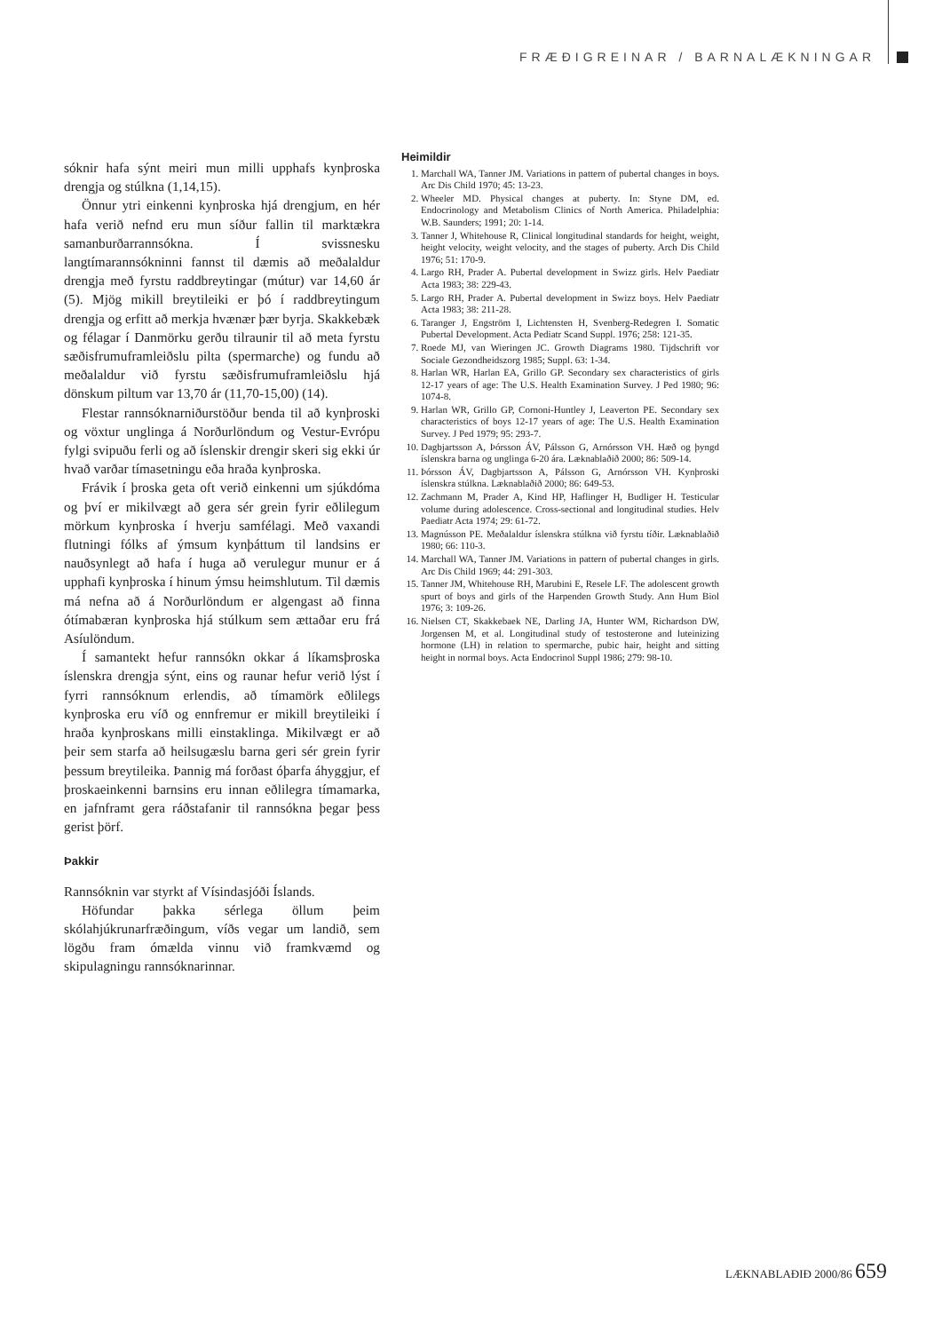FRÆÐIGREINAR / BARNALÆKNINGAR
sóknir hafa sýnt meiri mun milli upphafs kynþroska drengja og stúlkna (1,14,15).
Önnur ytri einkenni kynþroska hjá drengjum, en hér hafa verið nefnd eru mun síður fallin til marktækra samanburðarrannsókna. Í svissnesku langtímarannsókninni fannst til dæmis að meðalaldur drengja með fyrstu raddbreytingar (mútur) var 14,60 ár (5). Mjög mikill breytileiki er þó í raddbreytingum drengja og erfitt að merkja hvænær þær byrja. Skakkebæk og félagar í Danmörku gerðu tilraunir til að meta fyrstu sæðisfrumuframleiðslu pilta (spermarche) og fundu að meðalaldur við fyrstu sæðisfrumuframleiðslu hjá dönskum piltum var 13,70 ár (11,70-15,00) (14).
Flestar rannsóknarniðurstöður benda til að kynþroski og vöxtur unglinga á Norðurlöndum og Vestur-Evrópu fylgi svipuðu ferli og að íslenskir drengir skeri sig ekki úr hvað varðar tímasetningu eða hraða kynþroska.
Frávik í þroska geta oft verið einkenni um sjúkdóma og því er mikilvægt að gera sér grein fyrir eðlilegum mörkum kynþroska í hverju samfélagi. Með vaxandi flutningi fólks af ýmsum kynþáttum til landsins er nauðsynlegt að hafa í huga að verulegur munur er á upphafi kynþroska í hinum ýmsu heimshlutum. Til dæmis má nefna að á Norðurlöndum er algengast að finna ótímabæran kynþroska hjá stúlkum sem ættaðar eru frá Asíulöndum.
Í samantekt hefur rannsókn okkar á líkamsþroska íslenskra drengja sýnt, eins og raunar hefur verið lýst í fyrri rannsóknum erlendis, að tímamörk eðlilegs kynþroska eru víð og ennfremur er mikill breytileiki í hraða kynþroskans milli einstaklinga. Mikilvægt er að þeir sem starfa að heilsugæslu barna geri sér grein fyrir þessum breytileika. Þannig má forðast óþarfa áhyggjur, ef þroskaeinkenni barnsins eru innan eðlilegra tímamarka, en jafnframt gera ráðstafanir til rannsókna þegar þess gerist þörf.
Þakkir
Rannsóknin var styrkt af Vísindasjóði Íslands.
Höfundar þakka sérlega öllum þeim skólahjúkrunarfræðingum, víðs vegar um landið, sem lögðu fram ómælda vinnu við framkvæmd og skipulagningu rannsóknarinnar.
Heimildir
1. Marchall WA, Tanner JM. Variations in pattern of pubertal changes in boys. Arc Dis Child 1970; 45: 13-23.
2. Wheeler MD. Physical changes at puberty. In: Styne DM, ed. Endocrinology and Metabolism Clinics of North America. Philadelphia: W.B. Saunders; 1991; 20: 1-14.
3. Tanner J, Whitehouse R, Clinical longitudinal standards for height, weight, height velocity, weight velocity, and the stages of puberty. Arch Dis Child 1976; 51: 170-9.
4. Largo RH, Prader A. Pubertal development in Swizz girls. Helv Paediatr Acta 1983; 38: 229-43.
5. Largo RH, Prader A. Pubertal development in Swizz boys. Helv Paediatr Acta 1983; 38: 211-28.
6. Taranger J, Engström I, Lichtensten H, Svenberg-Redegren I. Somatic Pubertal Development. Acta Pediatr Scand Suppl. 1976; 258: 121-35.
7. Roede MJ, van Wieringen JC. Growth Diagrams 1980. Tijdschrift vor Sociale Gezondheidszorg 1985; Suppl. 63: 1-34.
8. Harlan WR, Harlan EA, Grillo GP. Secondary sex characteristics of girls 12-17 years of age: The U.S. Health Examination Survey. J Ped 1980; 96: 1074-8.
9. Harlan WR, Grillo GP, Cornoni-Huntley J, Leaverton PE. Secondary sex characteristics of boys 12-17 years of age: The U.S. Health Examination Survey. J Ped 1979; 95: 293-7.
10. Dagbjartsson A, Þórsson ÁV, Pálsson G, Arnórsson VH. Hæð og þyngd íslenskra barna og unglinga 6-20 ára. Læknablaðið 2000; 86: 509-14.
11. Þórsson ÁV, Dagbjartsson A, Pálsson G, Arnórsson VH. Kynþroski íslenskra stúlkna. Læknablaðið 2000; 86: 649-53.
12. Zachmann M, Prader A, Kind HP, Haflinger H, Budliger H. Testicular volume during adolescence. Cross-sectional and longitudinal studies. Helv Paediatr Acta 1974; 29: 61-72.
13. Magnússon PE. Meðalaldur íslenskra stúlkna við fyrstu tíðir. Læknablaðið 1980; 66: 110-3.
14. Marchall WA, Tanner JM. Variations in pattern of pubertal changes in girls. Arc Dis Child 1969; 44: 291-303.
15. Tanner JM, Whitehouse RH, Marubini E, Resele LF. The adolescent growth spurt of boys and girls of the Harpenden Growth Study. Ann Hum Biol 1976; 3: 109-26.
16. Nielsen CT, Skakkebaek NE, Darling JA, Hunter WM, Richardson DW, Jorgensen M, et al. Longitudinal study of testosterone and luteinizing hormone (LH) in relation to spermarche, pubic hair, height and sitting height in normal boys. Acta Endocrinol Suppl 1986; 279: 98-10.
LÆKNABLAÐIÐ 2000/86 659